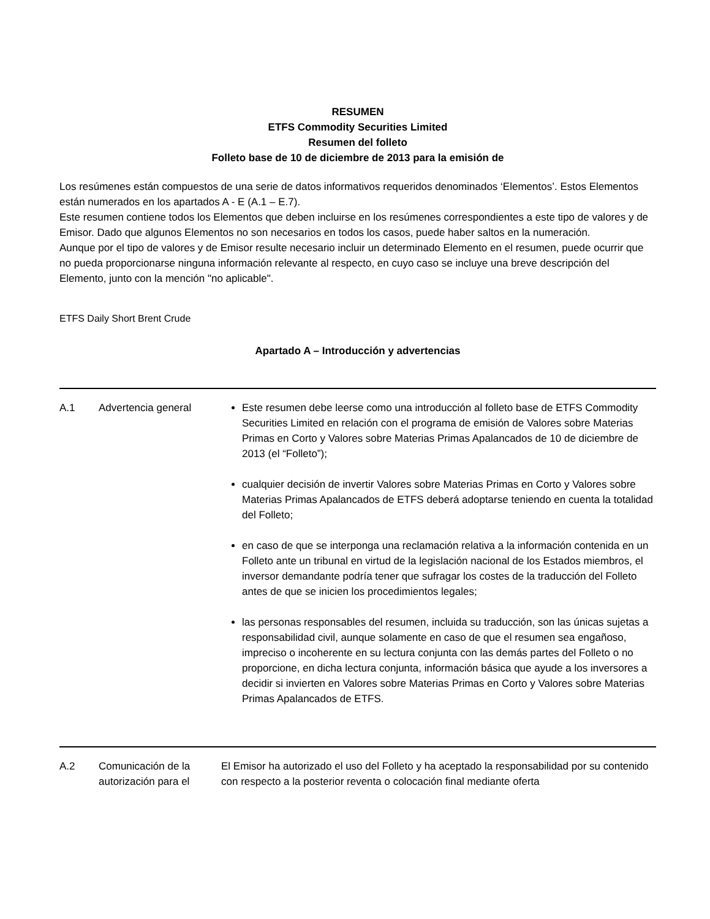RESUMEN
ETFS Commodity Securities Limited
Resumen del folleto
Folleto base de 10 de diciembre de 2013 para la emisión de
Los resúmenes están compuestos de una serie de datos informativos requeridos denominados ‘Elementos’. Estos Elementos están numerados en los apartados A - E (A.1 – E.7).
Este resumen contiene todos los Elementos que deben incluirse en los resúmenes correspondientes a este tipo de valores y de Emisor. Dado que algunos Elementos no son necesarios en todos los casos, puede haber saltos en la numeración.
Aunque por el tipo de valores y de Emisor resulte necesario incluir un determinado Elemento en el resumen, puede ocurrir que no pueda proporcionarse ninguna información relevante al respecto, en cuyo caso se incluye una breve descripción del Elemento, junto con la mención "no aplicable".
ETFS Daily Short Brent Crude
Apartado A – Introducción y advertencias
| A.1 | Advertencia general | Este resumen debe leerse como una introducción al folleto base de ETFS Commodity Securities Limited en relación con el programa de emisión de Valores sobre Materias Primas en Corto y Valores sobre Materias Primas Apalancados de 10 de diciembre de 2013 (el “Folleto”); cualquier decisión de invertir Valores sobre Materias Primas en Corto y Valores sobre Materias Primas Apalancados de ETFS deberá adoptarse teniendo en cuenta la totalidad del Folleto; en caso de que se interponga una reclamación relativa a la información contenida en un Folleto ante un tribunal en virtud de la legislación nacional de los Estados miembros, el inversor demandante podría tener que sufragar los costes de la traducción del Folleto antes de que se inicien los procedimientos legales; las personas responsables del resumen, incluida su traducción, son las únicas sujetas a responsabilidad civil, aunque solamente en caso de que el resumen sea engañoso, impreciso o incoherente en su lectura conjunta con las demás partes del Folleto o no proporcione, en dicha lectura conjunta, información básica que ayude a los inversores a decidir si invierten en Valores sobre Materias Primas en Corto y Valores sobre Materias Primas Apalancados de ETFS. |
| A.2 | Comunicación de la autorización para el | El Emisor ha autorizado el uso del Folleto y ha aceptado la responsabilidad por su contenido con respecto a la posterior reventa o colocación final mediante oferta |